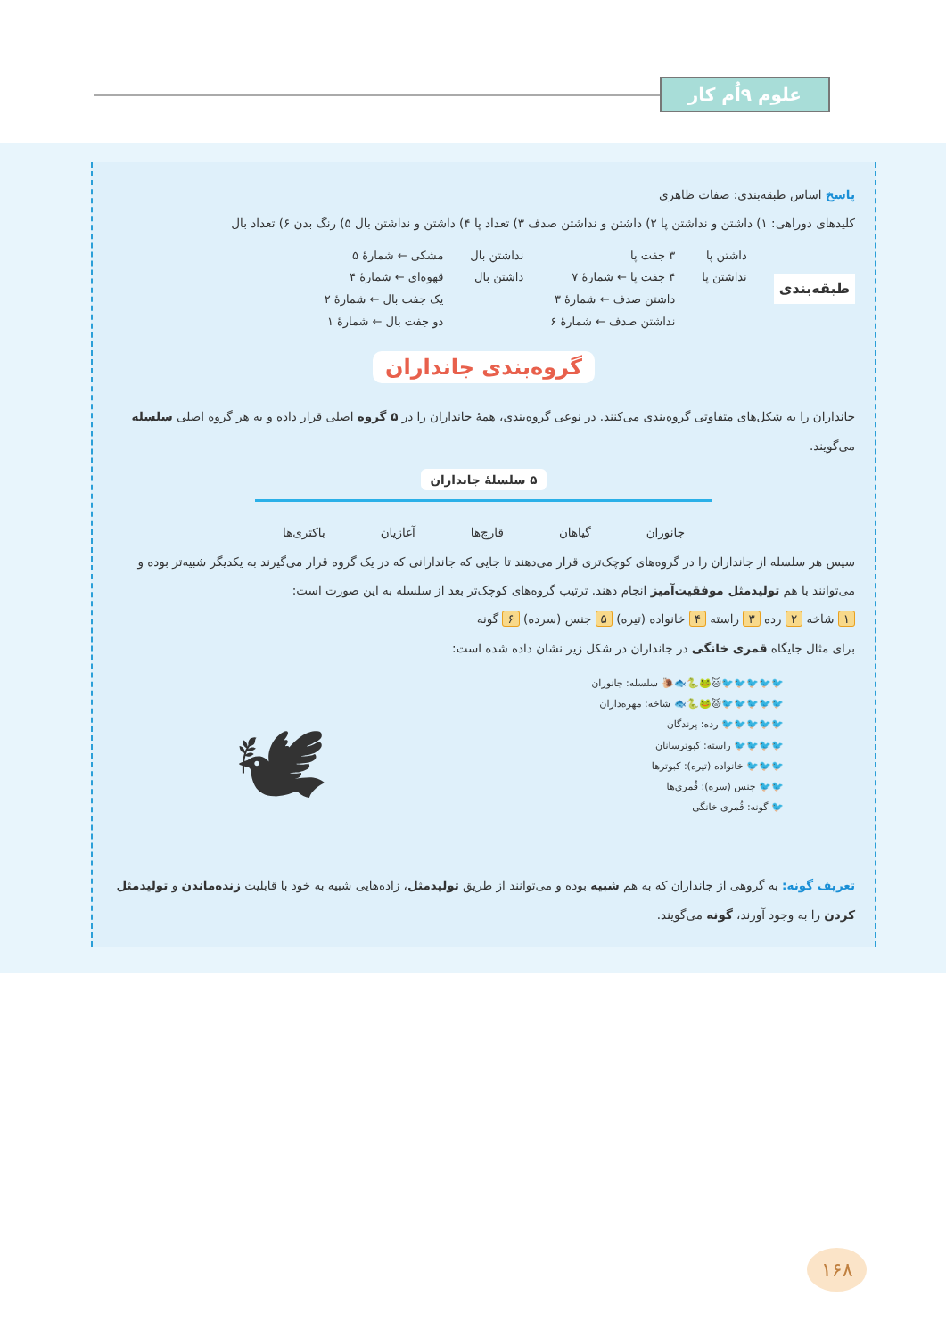علوم ۹اُم کار
پاسخ اساس طبقه‌بندی: صفات ظاهری
کلیدهای دوراهی: ۱) داشتن و نداشتن پا ۲) داشتن و نداشتن صدف ۳) تعداد پا ۴) داشتن و نداشتن بال ۵) رنگ بدن ۶) تعداد بال
طبقه‌بندی
داشتن پا
نداشتن پا
۳ جفت پا
۴ جفت پا ← شمارهٔ ۷
داشتن صدف ← شمارهٔ ۳
نداشتن صدف ← شمارهٔ ۶
نداشتن بال
داشتن بال
مشکی ← شمارهٔ ۵
قهوه‌ای ← شمارهٔ ۴
یک جفت بال ← شمارهٔ ۲
دو جفت بال ← شمارهٔ ۱
گروه‌بندی جانداران
جانداران را به شکل‌های متفاوتی گروه‌بندی می‌کنند. در نوعی گروه‌بندی، همهٔ جانداران را در ۵ گروه اصلی قرار داده و به هر گروه اصلی سلسله می‌گویند.
۵ سلسلهٔ جانداران
جانوران گیاهان قارچ‌ها آغازیان باکتری‌ها
سپس هر سلسله از جانداران را در گروه‌های کوچک‌تری قرار می‌دهند تا جایی که جاندارانی که در یک گروه قرار می‌گیرند به یکدیگر شبیه‌تر بوده و می‌توانند با هم تولیدمثل موفقیت‌آمیز انجام دهند. ترتیب گروه‌های کوچک‌تر بعد از سلسله به این صورت است:
۱ شاخه ۲ رده ۳ راسته ۴ خانواده (تیره) ۵ جنس (سرده) ۶ گونه
برای مثال جایگاه قمری خانگی در جانداران در شکل زیر نشان داده شده است:
🐦🐦🐦🐦🐦🐱🐸🐍🐟🐌 سلسله: جانوران
🐦🐦🐦🐦🐦🐱🐸🐍🐟 شاخه: مهره‌داران
🐦🐦🐦🐦🐦 رده: پرندگان
🐦🐦🐦🐦 راسته: کبوترسانان
🐦🐦🐦 خانواده (تیره): کبوترها
🐦🐦 جنس (سره): قُمری‌ها
🐦 گونه: قُمری خانگی
🕊
تعریف گونه: به گروهی از جانداران که به هم شبیه بوده و می‌توانند از طریق تولیدمثل، زاده‌هایی شبیه به خود با قابلیت زنده‌ماندن و تولیدمثل کردن را به وجود آورند، گونه می‌گویند.
۱۶۸